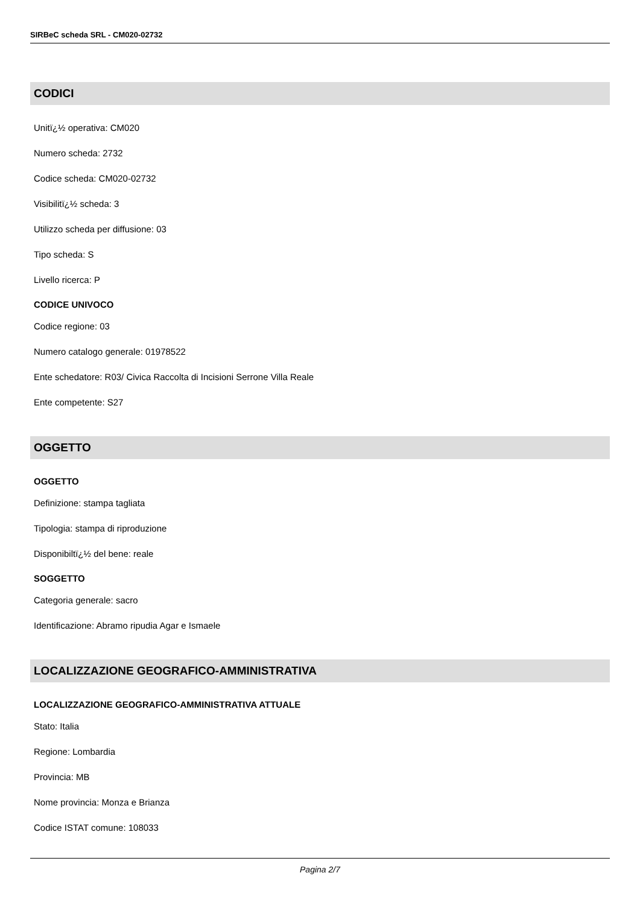SIRBeC scheda SRL - CM020-02732
CODICI
Unitï¿½ operativa: CM020
Numero scheda: 2732
Codice scheda: CM020-02732
Visibilitï¿½ scheda: 3
Utilizzo scheda per diffusione: 03
Tipo scheda: S
Livello ricerca: P
CODICE UNIVOCO
Codice regione: 03
Numero catalogo generale: 01978522
Ente schedatore: R03/ Civica Raccolta di Incisioni Serrone Villa Reale
Ente competente: S27
OGGETTO
OGGETTO
Definizione: stampa tagliata
Tipologia: stampa di riproduzione
Disponibiltï¿½ del bene: reale
SOGGETTO
Categoria generale: sacro
Identificazione: Abramo ripudia Agar e Ismaele
LOCALIZZAZIONE GEOGRAFICO-AMMINISTRATIVA
LOCALIZZAZIONE GEOGRAFICO-AMMINISTRATIVA ATTUALE
Stato: Italia
Regione: Lombardia
Provincia: MB
Nome provincia: Monza e Brianza
Codice ISTAT comune: 108033
Pagina 2/7